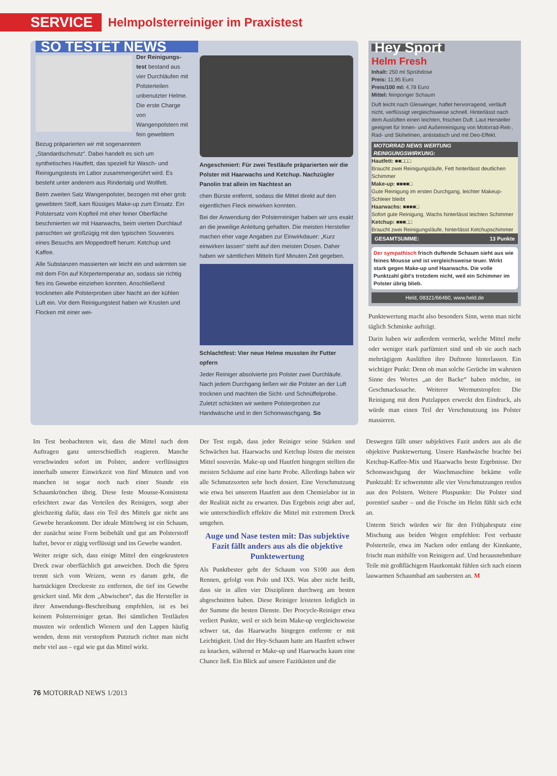SERVICE Helmpolsterreiniger im Praxistest
SO TESTET NEWS
Der Reinigungs­test bestand aus vier Durchläufen mit Polsterteilen unbenutzter Helme. Die erste Charge von Wangenpolstern mit fein gewebtem Bezug präparierten wir mit sogenanntem „Standardschmutz“. Dabei handelt es sich um synthetisches Hautfett, das speziell für Wasch- und Reinigungstests im Labor zusammengerührt wird. Es besteht unter anderem aus Rindertalg und Wollfett.
Beim zweiten Satz Wangenpolster, bezogen mit eher grob gewebtem Stoff, kam flüssiges Make-up zum Einsatz. Ein Polstersatz vom Kopfteil mit eher feiner Oberfläche beschmierten wir mit Haarwachs, beim vierten Durchlauf panschten wir großzügig mit den typischen Souvenirs eines Besuchs am Moppedtreff herum: Ketchup und Kaffee.
Alle Substanzen massierten wir leicht ein und wärmten sie mit dem Fön auf Körpertemperatur an, sodass sie richtig fies ins Gewebe einziehen konnten. Anschließend trockneten alle Polsterproben über Nacht an der kühlen Luft ein. Vor dem Reinigungstest haben wir Krusten und Flocken mit einer wei-
Angeschmiert: Für zwei Testläufe präparierten wir die Polster mit Haarwachs und Ketchup. Nachzügler Panolin trat allein im Nachtest an
chen Bürste entfernt, sodass die Mittel direkt auf den eigentlichen Fleck einwirken konnten.
Bei der Anwendung der Polsterreiniger haben wir uns exakt an die jeweilige Anleitung gehalten. Die meisten Hersteller machen eher vage Angaben zur Einwirkdauer: „Kurz einwirken lassen“ steht auf den meisten Dosen. Daher haben wir sämtlichen Mitteln fünf Minuten Zeit gegeben.
Schlachtfest: Vier neue Helme mussten ihr Futter opfern
Jeder Reiniger absolvierte pro Polster zwei Durchläufe. Nach jedem Durchgang ließen wir die Polster an der Luft trocknen und machten die Sicht- und Schnüffelprobe. Zuletzt schickten wir weitere Polsterproben zur Handwäsche und in den Schonwaschgang. So
Hey Sport
Helm Fresh
Inhalt: 250 ml Sprühdose
Preis: 11,95 Euro
Preis/100 ml: 4,78 Euro
Mittel: feinporiger Schaum
Duft leicht nach Gleswinger, haftet hervorragend, verläuft nicht, verflüssigt vergleichsweise schnell. Hinterlässt nach dem Auslüften einen leichten, frischen Duft. Laut Hersteller geeignet für Innen- und Außenreinigung von Motorrad-Reit-, Rad- und Skihelmen, antistatisch und mit Deo-Effekt.
MOTORRAD NEWS WERTUNG
REINIGUNGSWIRKUNG:
Hautfett: ■■□□□
Braucht zwei Reinigungsläufe, Fett hinterlässt deutlichen Schimmer
Make-up: ■■■■□
Gute Reinigung im ersten Durchgang, leichter Makeup-Schleier bleibt
Haarwachs: ■■■■□
Sofort gute Reinigung, Wachs hinterlässt leichten Schimmer
Ketchup: ■■■□□
Braucht zwei Reinigungsläufe, hinterlässt Ketchupschimmer
GESAMTSUMME: 13 Punkte
Der sympathisch frisch duftende Schaum sieht aus wie feines Mousse und ist vergleichsweise teuer. Wirkt stark gegen Make-up und Haarwachs. Die volle Punktzahl gibt's trotzdem nicht, weil ein Schimmer im Polster übrig blieb.
Held, 08321/66460, www.held.de
Punktewertung macht also besonders Sinn, wenn man nicht täglich Schminke aufträgt.
Darin haben wir außerdem vermerkt, welche Mittel mehr oder weniger stark parfümiert sind und ob sie auch nach mehrtägigem Auslüften ihre Duftnote hinterlassen. Ein wichtiger Punkt: Denn ob man solche Gerüche im wahrsten Sinne des Wortes „an der Backe“ haben möchte, ist Geschmackssache. Weiterer Wermutstropfen: Die Reinigung mit dem Putzlappen erweckt den Eindruck, als würde man einen Teil der Verschmutzung ins Polster massieren.
Im Test beobachteten wir, dass die Mittel nach dem Auftragen ganz unterschiedlich reagieren. Manche verschwinden sofort im Polster, andere verflüssigten innerhalb unserer Einwirkzeit von fünf Minuten und von manchen ist sogar noch nach einer Stunde ein Schaumkrönchen übrig. Diese feste Mousse-Konsistenz erleichtert zwar das Verteilen des Reinigers, sorgt aber gleichzeitig dafür, dass ein Teil des Mittels gar nicht ans Gewebe herankommt. Der ideale Mittelweg ist ein Schaum, der zunächst seine Form beibehält und gut am Polsterstoff haftet, bevor er zügig verflüssigt und ins Gewebe wandert.
Weiter zeigte sich, dass einige Mittel den eingekrusteten Dreck zwar oberflächlich gut anweichen. Doch die Spreu trennt sich vom Weizen, wenn es darum geht, die hartnäckigen Dreckreste zu entfernen, die tief ins Gewebe gesickert sind. Mit dem „Abwischen“, das die Hersteller in ihrer Anwendungs-Beschreibung empfehlen, ist es bei keinem Polsterreiniger getan. Bei sämtlichen Testläufen mussten wir ordentlich Wienern und den Lappen häufig wenden, denn mit verstopftem Putztuch richtet man nicht mehr viel aus – egal wie gut das Mittel wirkt.
Der Test ergab, dass jeder Reiniger seine Stärken und Schwächen hat. Haarwachs und Ketchup lösten die meisten Mittel souverän. Make-up und Hautfett hingegen stellten die meisten Schäume auf eine harte Probe. Allerdings haben wir alle Schmutzsorten sehr hoch dosiert. Eine Verschmutzung wie etwa bei unserem Hautfett aus dem Chemielabor ist in der Realität nicht zu erwarten. Das Ergebnis zeigt aber auf, wie unterschiedlich effektiv die Mittel mit extremem Dreck umgehen.
Auge und Nase testen mit: Das subjektive Fazit fällt anders aus als die objektive Punktewertung
Als Punktbester geht der Schaum von S100 aus dem Rennen, gefolgt von Polo und IXS. Was aber nicht heißt, dass sie in allen vier Disziplinen durchweg am besten abgeschnitten haben. Diese Reiniger leisteten lediglich in der Summe die besten Dienste. Der Procycle-Reiniger etwa verliert Punkte, weil er sich beim Make-up vergleichsweise schwer tat, das Haarwachs hingegen entfernte er mit Leichtigkeit. Und der Hey-Schaum hatte am Hautfett schwer zu knacken, während er Make-up und Haarwachs kaum eine Chance ließ. Ein Blick auf unsere Fazitkästen und die
Deswegen fällt unser subjektives Fazit anders aus als die objektive Punktewertung. Unsere Handwäsche brachte bei Ketchup-Kaffee-Mix und Haarwachs beste Ergebnisse. Der Schonwaschgang der Waschmaschine bekäme volle Punktzahl: Er schwemmte alle vier Verschmutzungen restlos aus den Polstern. Weitere Pluspunkte: Die Polster sind porentief sauber – und die Frische im Helm fühlt sich echt an.
Unterm Strich würden wir für den Frühjahrsputz eine Mischung aus beiden Wegen empfehlen: Fest verbaute Polsterteile, etwa im Nacken oder entlang der Kinnkante, frischt man mithilfe von Reinigern auf. Und herausnehmbare Teile mit großflächigem Hautkontakt fühlen sich nach einem lauwarmen Schaumbad am saubersten an. M
76 MOTORRAD NEWS 1/2013